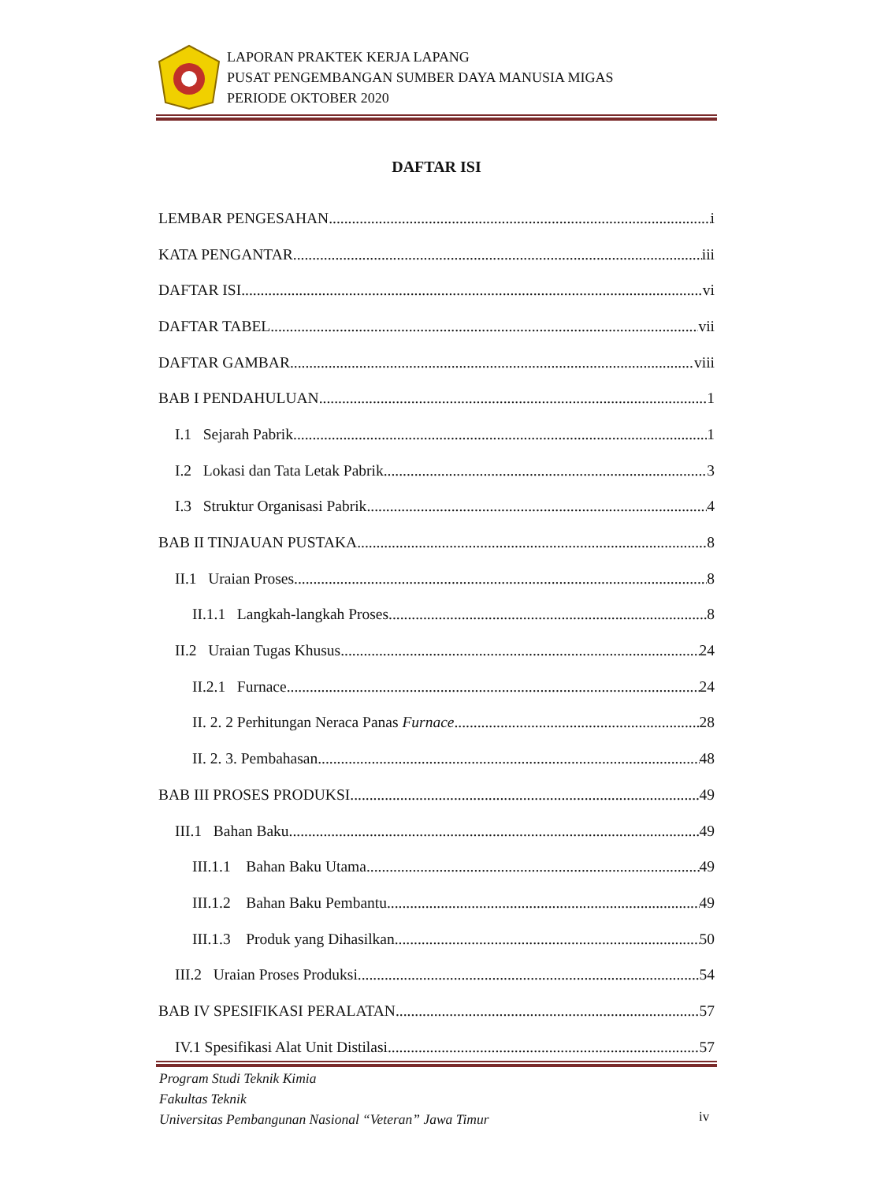LAPORAN PRAKTEK KERJA LAPANG
PUSAT PENGEMBANGAN SUMBER DAYA MANUSIA MIGAS
PERIODE OKTOBER 2020
DAFTAR ISI
LEMBAR PENGESAHAN i
KATA PENGANTAR iii
DAFTAR ISI vi
DAFTAR TABEL vii
DAFTAR GAMBAR viii
BAB I PENDAHULUAN 1
I.1 Sejarah Pabrik 1
I.2 Lokasi dan Tata Letak Pabrik 3
I.3 Struktur Organisasi Pabrik 4
BAB II TINJAUAN PUSTAKA 8
II.1 Uraian Proses 8
II.1.1 Langkah-langkah Proses 8
II.2 Uraian Tugas Khusus 24
II.2.1 Furnace 24
II. 2. 2 Perhitungan Neraca Panas Furnace 28
II. 2. 3. Pembahasan 48
BAB III PROSES PRODUKSI 49
III.1 Bahan Baku 49
III.1.1 Bahan Baku Utama 49
III.1.2 Bahan Baku Pembantu 49
III.1.3 Produk yang Dihasilkan 50
III.2 Uraian Proses Produksi 54
BAB IV SPESIFIKASI PERALATAN 57
IV.1 Spesifikasi Alat Unit Distilasi 57
Program Studi Teknik Kimia
Fakultas Teknik
Universitas Pembangunan Nasional “Veteran” Jawa Timur
iv